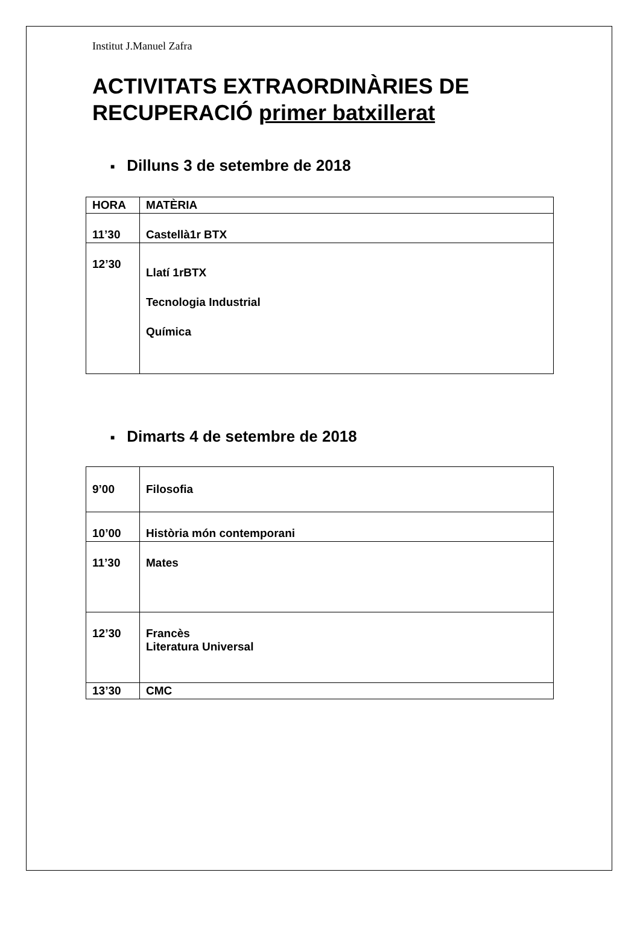Institut J.Manuel Zafra
ACTIVITATS EXTRAORDINÀRIES DE RECUPERACIÓ primer batxillerat
■ Dilluns 3 de setembre de 2018
| HORA | MATÈRIA |
| --- | --- |
| 11’30 | Castellà1r BTX |
| 12’30 | Llatí 1rBTX Tecnologia Industrial Química |
■ Dimarts 4 de setembre de 2018
| 9’00 | Filosofia |
| 10’00 | Història món contemporani |
| 11’30 | Mates |
| 12’30 | Francès Literatura Universal |
| 13’30 | CMC |